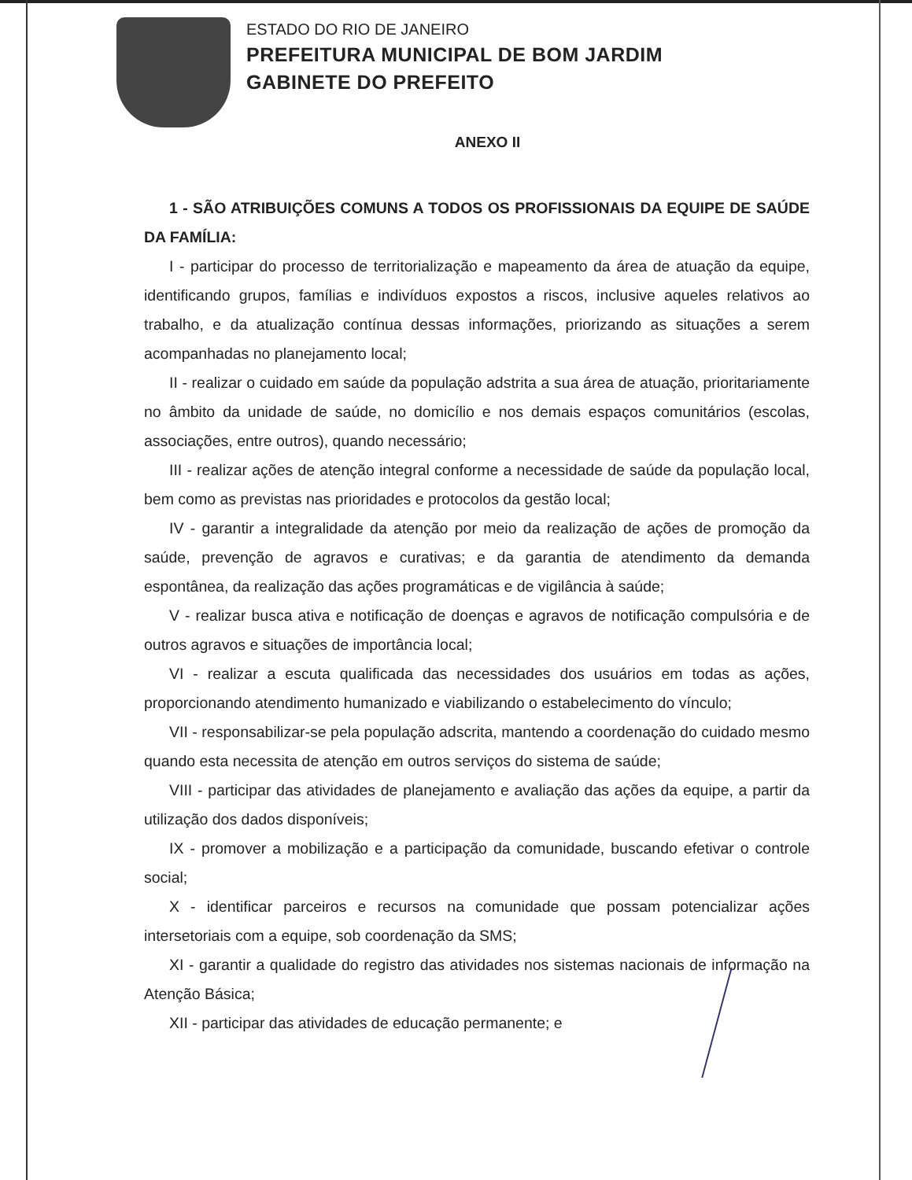ESTADO DO RIO DE JANEIRO
PREFEITURA MUNICIPAL DE BOM JARDIM
GABINETE DO PREFEITO
ANEXO II
1 - SÃO ATRIBUIÇÕES COMUNS A TODOS OS PROFISSIONAIS DA EQUIPE DE SAÚDE DA FAMÍLIA:
I - participar do processo de territorialização e mapeamento da área de atuação da equipe, identificando grupos, famílias e indivíduos expostos a riscos, inclusive aqueles relativos ao trabalho, e da atualização contínua dessas informações, priorizando as situações a serem acompanhadas no planejamento local;
II - realizar o cuidado em saúde da população adstrita a sua área de atuação, prioritariamente no âmbito da unidade de saúde, no domicílio e nos demais espaços comunitários (escolas, associações, entre outros), quando necessário;
III - realizar ações de atenção integral conforme a necessidade de saúde da população local, bem como as previstas nas prioridades e protocolos da gestão local;
IV - garantir a integralidade da atenção por meio da realização de ações de promoção da saúde, prevenção de agravos e curativas; e da garantia de atendimento da demanda espontânea, da realização das ações programáticas e de vigilância à saúde;
V - realizar busca ativa e notificação de doenças e agravos de notificação compulsória e de outros agravos e situações de importância local;
VI - realizar a escuta qualificada das necessidades dos usuários em todas as ações, proporcionando atendimento humanizado e viabilizando o estabelecimento do vínculo;
VII - responsabilizar-se pela população adscrita, mantendo a coordenação do cuidado mesmo quando esta necessita de atenção em outros serviços do sistema de saúde;
VIII - participar das atividades de planejamento e avaliação das ações da equipe, a partir da utilização dos dados disponíveis;
IX - promover a mobilização e a participação da comunidade, buscando efetivar o controle social;
X - identificar parceiros e recursos na comunidade que possam potencializar ações intersetoriais com a equipe, sob coordenação da SMS;
XI - garantir a qualidade do registro das atividades nos sistemas nacionais de informação na Atenção Básica;
XII - participar das atividades de educação permanente; e